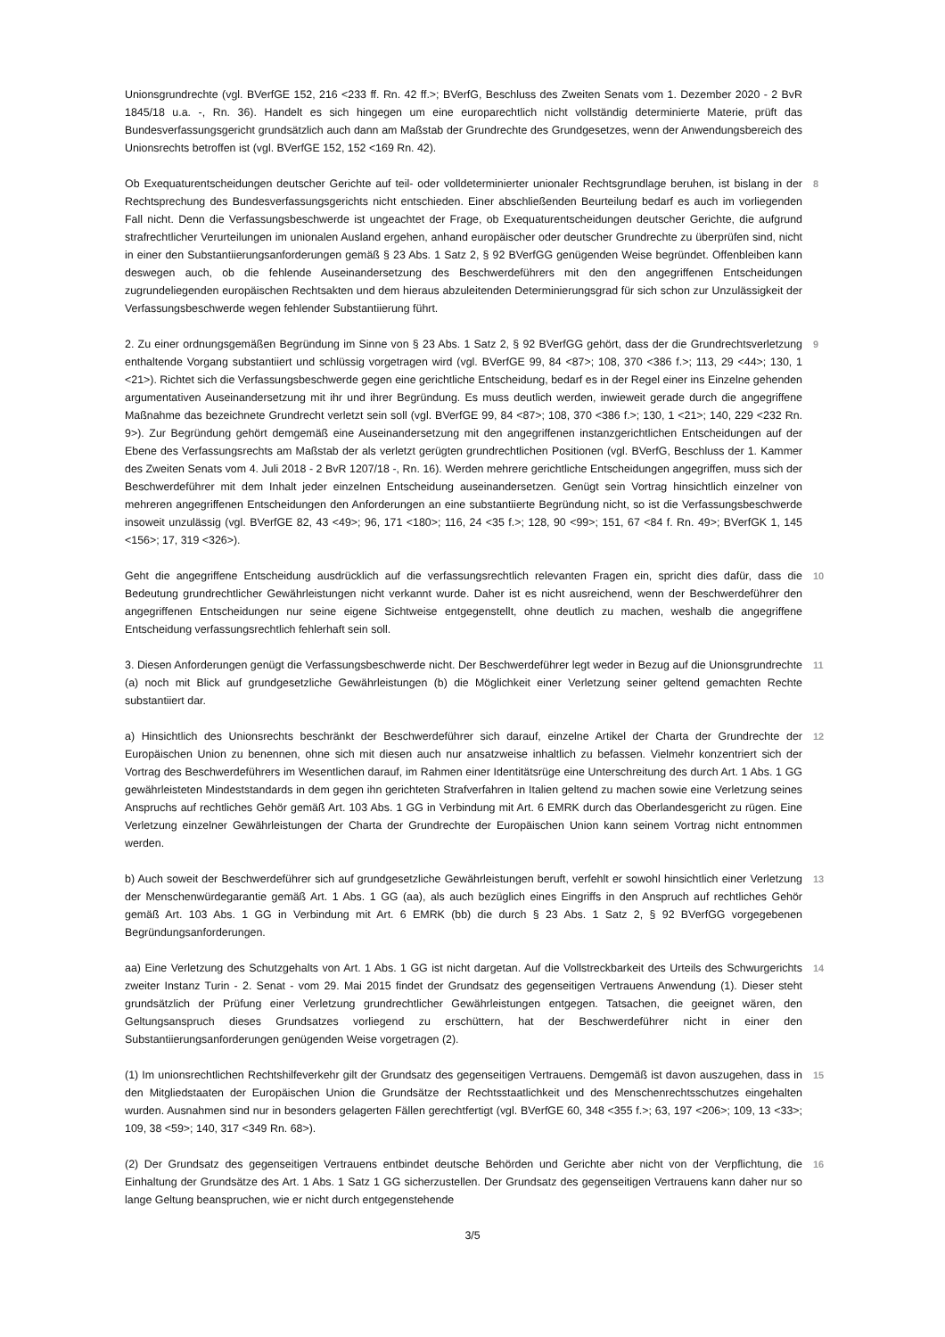Unionsgrundrechte (vgl. BVerfGE 152, 216 <233 ff. Rn. 42 ff.>; BVerfG, Beschluss des Zweiten Senats vom 1. Dezember 2020 - 2 BvR 1845/18 u.a. -, Rn. 36). Handelt es sich hingegen um eine europarechtlich nicht vollständig determinierte Materie, prüft das Bundesverfassungsgericht grundsätzlich auch dann am Maßstab der Grundrechte des Grundgesetzes, wenn der Anwendungsbereich des Unionsrechts betroffen ist (vgl. BVerfGE 152, 152 <169 Rn. 42).
Ob Exequaturentscheidungen deutscher Gerichte auf teil- oder volldeterminierter unionaler Rechtsgrundlage beruhen, ist bislang in der Rechtsprechung des Bundesverfassungsgerichts nicht entschieden. Einer abschließenden Beurteilung bedarf es auch im vorliegenden Fall nicht. Denn die Verfassungsbeschwerde ist ungeachtet der Frage, ob Exequaturentscheidungen deutscher Gerichte, die aufgrund strafrechtlicher Verurteilungen im unionalen Ausland ergehen, anhand europäischer oder deutscher Grundrechte zu überprüfen sind, nicht in einer den Substantiierungsanforderungen gemäß § 23 Abs. 1 Satz 2, § 92 BVerfGG genügenden Weise begründet. Offenbleiben kann deswegen auch, ob die fehlende Auseinandersetzung des Beschwerdeführers mit den den angegriffenen Entscheidungen zugrundeliegenden europäischen Rechtsakten und dem hieraus abzuleitenden Determinierungsgrad für sich schon zur Unzulässigkeit der Verfassungsbeschwerde wegen fehlender Substantiierung führt.
8
2. Zu einer ordnungsgemäßen Begründung im Sinne von § 23 Abs. 1 Satz 2, § 92 BVerfGG gehört, dass der die Grundrechtsverletzung enthaltende Vorgang substantiiert und schlüssig vorgetragen wird (vgl. BVerfGE 99, 84 <87>; 108, 370 <386 f.>; 113, 29 <44>; 130, 1 <21>). Richtet sich die Verfassungsbeschwerde gegen eine gerichtliche Entscheidung, bedarf es in der Regel einer ins Einzelne gehenden argumentativen Auseinandersetzung mit ihr und ihrer Begründung. Es muss deutlich werden, inwieweit gerade durch die angegriffene Maßnahme das bezeichnete Grundrecht verletzt sein soll (vgl. BVerfGE 99, 84 <87>; 108, 370 <386 f.>; 130, 1 <21>; 140, 229 <232 Rn. 9>). Zur Begründung gehört demgemäß eine Auseinandersetzung mit den angegriffenen instanzgerichtlichen Entscheidungen auf der Ebene des Verfassungsrechts am Maßstab der als verletzt gerügten grundrechtlichen Positionen (vgl. BVerfG, Beschluss der 1. Kammer des Zweiten Senats vom 4. Juli 2018 - 2 BvR 1207/18 -, Rn. 16). Werden mehrere gerichtliche Entscheidungen angegriffen, muss sich der Beschwerdeführer mit dem Inhalt jeder einzelnen Entscheidung auseinandersetzen. Genügt sein Vortrag hinsichtlich einzelner von mehreren angegriffenen Entscheidungen den Anforderungen an eine substantiierte Begründung nicht, so ist die Verfassungsbeschwerde insoweit unzulässig (vgl. BVerfGE 82, 43 <49>; 96, 171 <180>; 116, 24 <35 f.>; 128, 90 <99>; 151, 67 <84 f. Rn. 49>; BVerfGK 1, 145 <156>; 17, 319 <326>).
9
Geht die angegriffene Entscheidung ausdrücklich auf die verfassungsrechtlich relevanten Fragen ein, spricht dies dafür, dass die Bedeutung grundrechtlicher Gewährleistungen nicht verkannt wurde. Daher ist es nicht ausreichend, wenn der Beschwerdeführer den angegriffenen Entscheidungen nur seine eigene Sichtweise entgegenstellt, ohne deutlich zu machen, weshalb die angegriffene Entscheidung verfassungsrechtlich fehlerhaft sein soll.
10
3. Diesen Anforderungen genügt die Verfassungsbeschwerde nicht. Der Beschwerdeführer legt weder in Bezug auf die Unionsgrundrechte (a) noch mit Blick auf grundgesetzliche Gewährleistungen (b) die Möglichkeit einer Verletzung seiner geltend gemachten Rechte substantiiert dar.
11
a) Hinsichtlich des Unionsrechts beschränkt der Beschwerdeführer sich darauf, einzelne Artikel der Charta der Grundrechte der Europäischen Union zu benennen, ohne sich mit diesen auch nur ansatzweise inhaltlich zu befassen. Vielmehr konzentriert sich der Vortrag des Beschwerdeführers im Wesentlichen darauf, im Rahmen einer Identitätsrüge eine Unterschreitung des durch Art. 1 Abs. 1 GG gewährleisteten Mindeststandards in dem gegen ihn gerichteten Strafverfahren in Italien geltend zu machen sowie eine Verletzung seines Anspruchs auf rechtliches Gehör gemäß Art. 103 Abs. 1 GG in Verbindung mit Art. 6 EMRK durch das Oberlandesgericht zu rügen. Eine Verletzung einzelner Gewährleistungen der Charta der Grundrechte der Europäischen Union kann seinem Vortrag nicht entnommen werden.
12
b) Auch soweit der Beschwerdeführer sich auf grundgesetzliche Gewährleistungen beruft, verfehlt er sowohl hinsichtlich einer Verletzung der Menschenwürdegarantie gemäß Art. 1 Abs. 1 GG (aa), als auch bezüglich eines Eingriffs in den Anspruch auf rechtliches Gehör gemäß Art. 103 Abs. 1 GG in Verbindung mit Art. 6 EMRK (bb) die durch § 23 Abs. 1 Satz 2, § 92 BVerfGG vorgegebenen Begründungsanforderungen.
13
aa) Eine Verletzung des Schutzgehalts von Art. 1 Abs. 1 GG ist nicht dargetan. Auf die Vollstreckbarkeit des Urteils des Schwurgerichts zweiter Instanz Turin - 2. Senat - vom 29. Mai 2015 findet der Grundsatz des gegenseitigen Vertrauens Anwendung (1). Dieser steht grundsätzlich der Prüfung einer Verletzung grundrechtlicher Gewährleistungen entgegen. Tatsachen, die geeignet wären, den Geltungsanspruch dieses Grundsatzes vorliegend zu erschüttern, hat der Beschwerdeführer nicht in einer den Substantiierungsanforderungen genügenden Weise vorgetragen (2).
14
(1) Im unionsrechtlichen Rechtshilfeverkehr gilt der Grundsatz des gegenseitigen Vertrauens. Demgemäß ist davon auszugehen, dass in den Mitgliedstaaten der Europäischen Union die Grundsätze der Rechtsstaatlichkeit und des Menschenrechtsschutzes eingehalten wurden. Ausnahmen sind nur in besonders gelagerten Fällen gerechtfertigt (vgl. BVerfGE 60, 348 <355 f.>; 63, 197 <206>; 109, 13 <33>; 109, 38 <59>; 140, 317 <349 Rn. 68>).
15
(2) Der Grundsatz des gegenseitigen Vertrauens entbindet deutsche Behörden und Gerichte aber nicht von der Verpflichtung, die Einhaltung der Grundsätze des Art. 1 Abs. 1 Satz 1 GG sicherzustellen. Der Grundsatz des gegenseitigen Vertrauens kann daher nur so lange Geltung beanspruchen, wie er nicht durch entgegenstehende
16
3/5